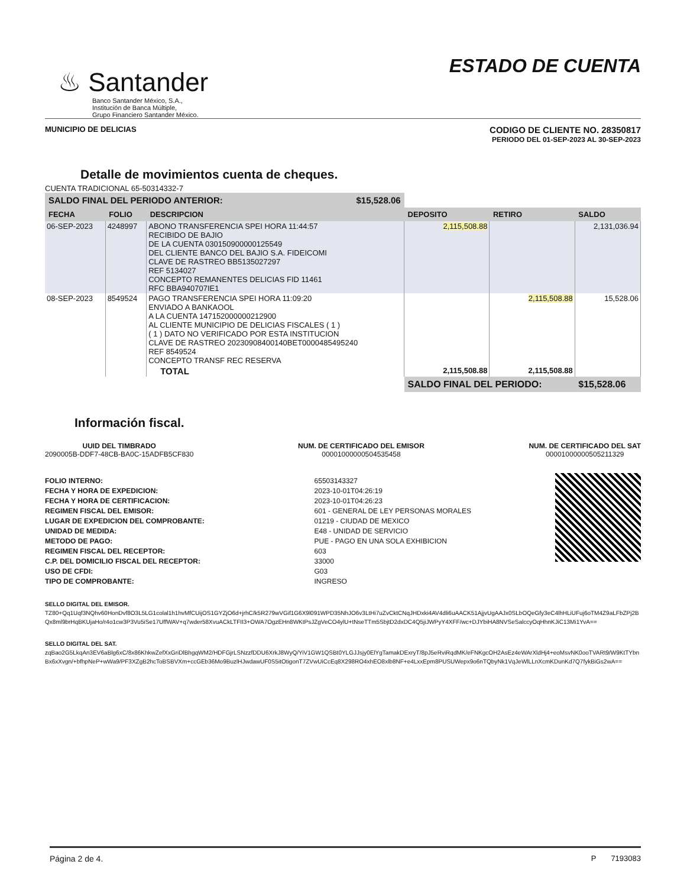♨ Santander
Banco Santander México, S.A.,
Institución de Banca Múltiple,
Grupo Financiero Santander México.
ESTADO DE CUENTA
MUNICIPIO DE DELICIAS
CODIGO DE CLIENTE NO. 28350817
PERIODO DEL 01-SEP-2023 AL 30-SEP-2023
Detalle de movimientos cuenta de cheques.
CUENTA TRADICIONAL 65-50314332-7
| SALDO FINAL DEL PERIODO ANTERIOR: $15,528.06 | | | | | |
| --- | --- | --- | --- | --- | --- |
| FECHA | FOLIO | DESCRIPCION | DEPOSITO | RETIRO | SALDO |
| 06-SEP-2023 | 4248997 | ABONO TRANSFERENCIA SPEI HORA 11:44:57 RECIBIDO DE BAJIO DE LA CUENTA 030150900000125549 DEL CLIENTE BANCO DEL BAJIO S.A. FIDEICOMI CLAVE DE RASTREO BB5135027297 REF 5134027 CONCEPTO REMANENTES DELICIAS FID 11461 RFC BBA940707IE1 | 2,115,508.88 | | 2,131,036.94 |
| 08-SEP-2023 | 8549524 | PAGO TRANSFERENCIA SPEI HORA 11:09:20 ENVIADO A BANKAOOL A LA CUENTA 147152000000212900 AL CLIENTE MUNICIPIO DE DELICIAS FISCALES ( 1 ) ( 1 ) DATO NO VERIFICADO POR ESTA INSTITUCION CLAVE DE RASTREO 20230908400140BET0000485495240 REF 8549524 CONCEPTO TRANSF REC RESERVA | | 2,115,508.88 | 15,528.06 |
| | | TOTAL | 2,115,508.88 | 2,115,508.88 | |
| | | | SALDO FINAL DEL PERIODO: | | $15,528.06 |
Información fiscal.
UUID DEL TIMBRADO
2090005B-DDF7-48CB-BA0C-15ADFB5CF830
NUM. DE CERTIFICADO DEL EMISOR
00001000000504535458
NUM. DE CERTIFICADO DEL SAT
00001000000505211329
FOLIO INTERNO:
FECHA Y HORA DE EXPEDICION:
FECHA Y HORA DE CERTIFICACION:
REGIMEN FISCAL DEL EMISOR:
LUGAR DE EXPEDICION DEL COMPROBANTE:
UNIDAD DE MEDIDA:
METODO DE PAGO:
REGIMEN FISCAL DEL RECEPTOR:
C.P. DEL DOMICILIO FISCAL DEL RECEPTOR:
USO DE CFDI:
TIPO DE COMPROBANTE:
65503143327
2023-10-01T04:26:19
2023-10-01T04:26:23
601 - GENERAL DE LEY PERSONAS MORALES
01219 - CIUDAD DE MEXICO
E48 - UNIDAD DE SERVICIO
PUE - PAGO EN UNA SOLA EXHIBICION
603
33000
G03
INGRESO
SELLO DIGITAL DEL EMISOR.
TZ80+Qq1Uqf3NQhv60HonDvf8O3L5LG1colal1h1hvMfCUijOS1GYZjO6d+jrhC/k5R279wVGif1G6X9l091WPD35NhJO6v3LtHi7uZvCktCNqJHDxki4AV4dli6uAACK51AjjvUgAAJx0SLbOQeGfy3eC4lhHLiUFuj6oTM4Z9aLFbZPj2BQx8ml9brHqBKUjaHo/r4o1cw3P3Vu5iSe17UffWAV+q7wder58XvuACkLTFII3+OWA7OgzEHn8WKtPsJZgVeCO4ylU+tNseTTm5SbjtD2dxDC4Q5jiJWPyY4XFF/wc+DJYbiHA8NVSeSalccyOqHhnKJiC13Mi1YvA==
SELLO DIGITAL DEL SAT.
zqBao2G5LkqAn3EV6aBlg6xC/8x86KhkwZefXxGriDlBhgqWM2/HDFGjrLSNzzfDDU6XrkJ8WyQ/YiV1GW1QSBt0YLGJJsjy0ElYgTamakDExryT/8pJ5eRviRqdMK/eFNKgcOH2AsEz4eWArXldHj4+eoMsvNK0ooTVARt9/W9KtTYbnBx6xXvgn/+bfhpNeP+wWa9/PF3XZgB2hcToBSBVXm+ccGEb36Mo9BuzlHJwdawUF0S5itOtigonT7ZVwUiCcEq8X298RO4xhEO8xlb8NF+e4LxxEpm8PUSUWepx9o6nTQbyNk1VqJeWlLLnXcmKDunKd7Q7fykBiGs2wA==
Página 2 de 4. P 7193083